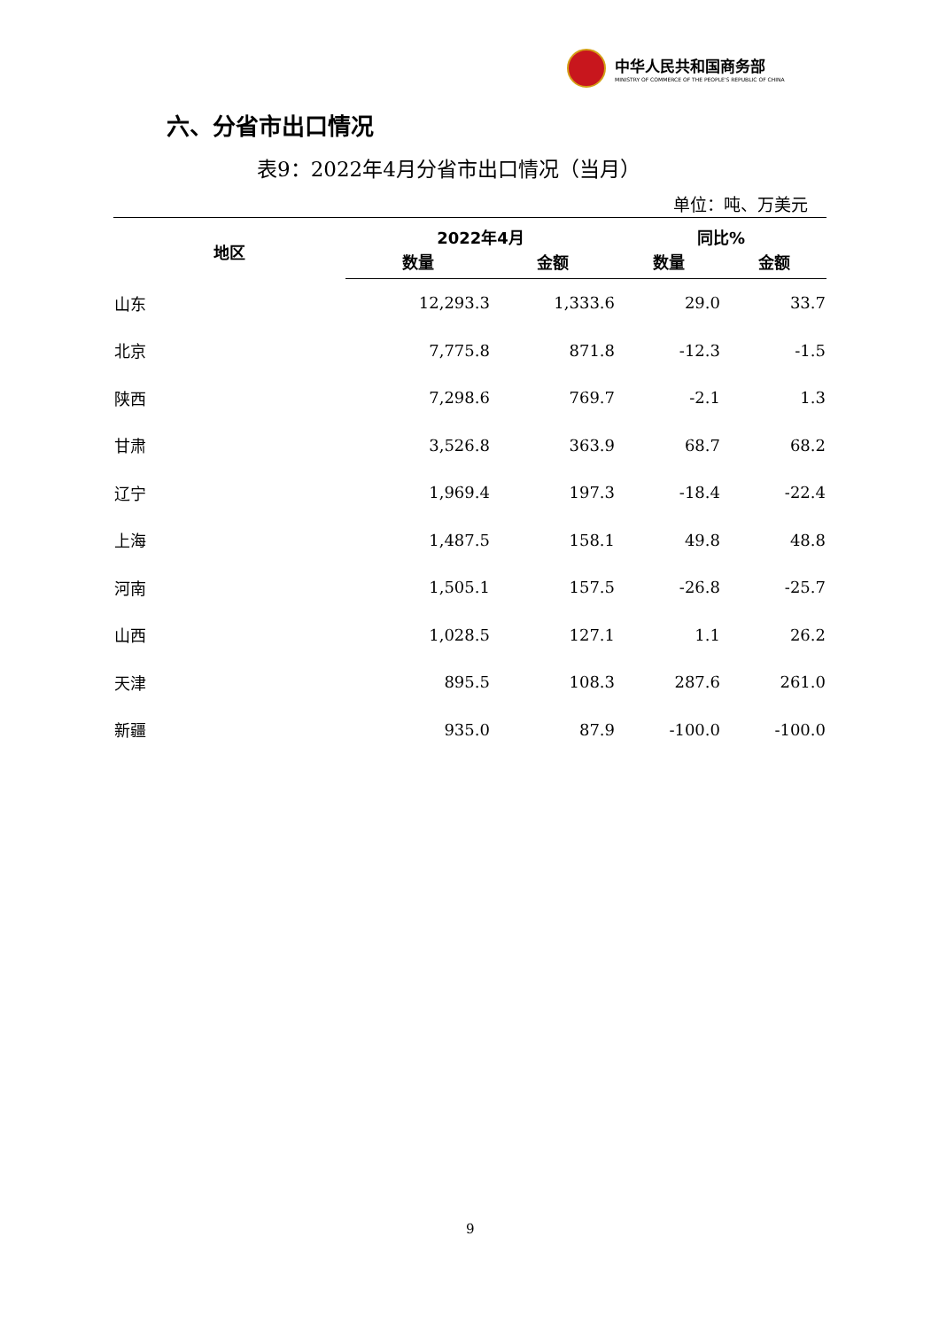中华人民共和国商务部
MINISTRY OF COMMERCE OF THE PEOPLE'S REPUBLIC OF CHINA
六、分省市出口情况
表9：2022年4月分省市出口情况（当月）
单位：吨、万美元
| 地区 | 2022年4月 | | 同比% | |
| --- | --- | --- | --- | --- |
| | 数量 | 金额 | 数量 | 金额 |
| 山东 | 12,293.3 | 1,333.6 | 29.0 | 33.7 |
| 北京 | 7,775.8 | 871.8 | -12.3 | -1.5 |
| 陕西 | 7,298.6 | 769.7 | -2.1 | 1.3 |
| 甘肃 | 3,526.8 | 363.9 | 68.7 | 68.2 |
| 辽宁 | 1,969.4 | 197.3 | -18.4 | -22.4 |
| 上海 | 1,487.5 | 158.1 | 49.8 | 48.8 |
| 河南 | 1,505.1 | 157.5 | -26.8 | -25.7 |
| 山西 | 1,028.5 | 127.1 | 1.1 | 26.2 |
| 天津 | 895.5 | 108.3 | 287.6 | 261.0 |
| 新疆 | 935.0 | 87.9 | -100.0 | -100.0 |
9